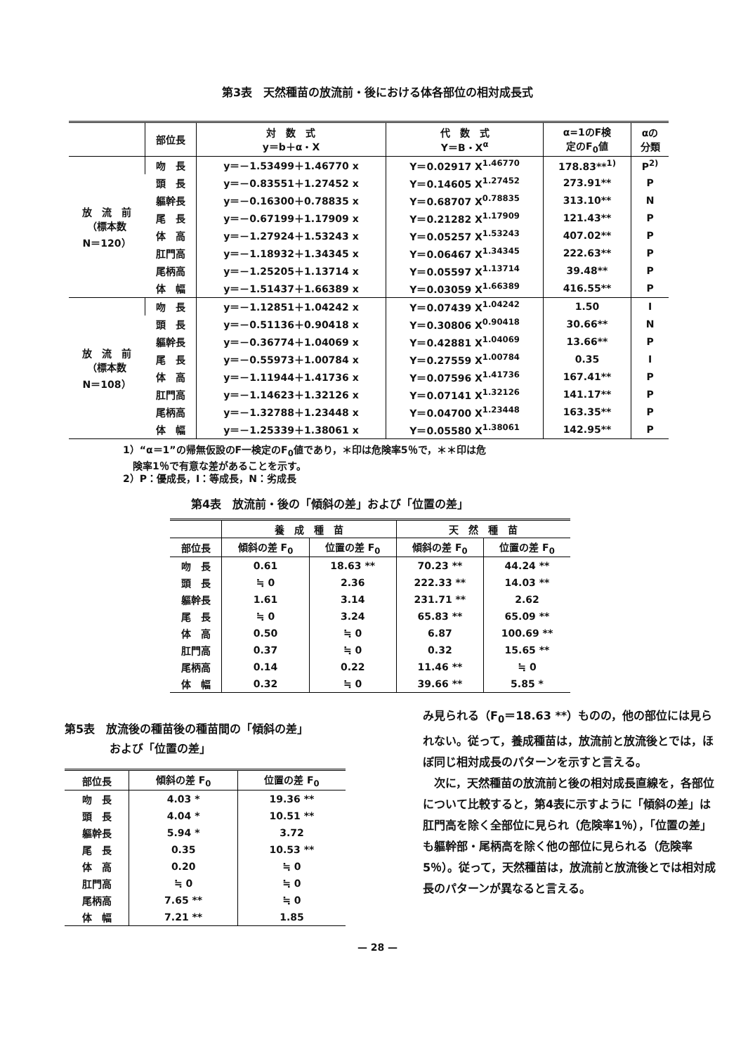第3表　天然種苗の放流前・後における体各部位の相対成長式
| | 部位長 | 対 数 式 y＝b＋α・X | 代 数 式 Y＝B・X<sup>α</sup> | α=1のF検 定のF<sub>0</sub>値 | αの 分類 |
| --- | --- | --- | --- | --- | --- |
| 放 流 前 （標本数 N＝120） | 吻 長 | y＝－1.53499＋1.46770 x | Y＝0.02917 X<sup>1.46770</sup> | 178.83**<sup>1)</sup> | P<sup>2)</sup> |
| | 頭 長 | y＝－0.83551＋1.27452 x | Y＝0.14605 X<sup>1.27452</sup> | 273.91** | P |
| | 軀幹長 | y＝－0.16300＋0.78835 x | Y＝0.68707 X<sup>0.78835</sup> | 313.10** | N |
| | 尾 長 | y＝－0.67199＋1.17909 x | Y＝0.21282 X<sup>1.17909</sup> | 121.43** | P |
| | 体 高 | y＝－1.27924＋1.53243 x | Y＝0.05257 X<sup>1.53243</sup> | 407.02** | P |
| | 肛門高 | y＝－1.18932＋1.34345 x | Y＝0.06467 X<sup>1.34345</sup> | 222.63** | P |
| | 尾柄高 | y＝－1.25205＋1.13714 x | Y＝0.05597 X<sup>1.13714</sup> | 39.48** | P |
| | 体 幅 | y＝－1.51437＋1.66389 x | Y＝0.03059 X<sup>1.66389</sup> | 416.55** | P |
| 放 流 前 （標本数 N＝108） | 吻 長 | y＝－1.12851＋1.04242 x | Y＝0.07439 X<sup>1.04242</sup> | 1.50 | I |
| | 頭 長 | y＝－0.51136＋0.90418 x | Y＝0.30806 X<sup>0.90418</sup> | 30.66** | N |
| | 軀幹長 | y＝－0.36774＋1.04069 x | Y＝0.42881 X<sup>1.04069</sup> | 13.66** | P |
| | 尾 長 | y＝－0.55973＋1.00784 x | Y＝0.27559 X<sup>1.00784</sup> | 0.35 | I |
| | 体 高 | y＝－1.11944＋1.41736 x | Y＝0.07596 X<sup>1.41736</sup> | 167.41** | P |
| | 肛門高 | y＝－1.14623＋1.32126 x | Y＝0.07141 X<sup>1.32126</sup> | 141.17** | P |
| | 尾柄高 | y＝－1.32788＋1.23448 x | Y＝0.04700 X<sup>1.23448</sup> | 163.35** | P |
| | 体 幅 | y＝－1.25339＋1.38061 x | Y＝0.05580 X<sup>1.38061</sup> | 142.95** | P |
1）“α＝1”の帰無仮設のF一検定のF<sub>0</sub>値であり，＊印は危険率5％で，＊＊印は危
　険率1％で有意な差があることを示す。
2）P：優成長，I：等成長，N：劣成長
第4表　放流前・後の「傾斜の差」および「位置の差」
| | 養 成 種 苗 | | 天 然 種 苗 | |
| --- | --- | --- | --- | --- |
| 部位長 | 傾斜の差 F<sub>0</sub> | 位置の差 F<sub>0</sub> | 傾斜の差 F<sub>0</sub> | 位置の差 F<sub>0</sub> |
| 吻 長 | 0.61 | 18.63 ** | 70.23 ** | 44.24 ** |
| 頭 長 | ≒ 0 | 2.36 | 222.33 ** | 14.03 ** |
| 軀幹長 | 1.61 | 3.14 | 231.71 ** | 2.62 |
| 尾 長 | ≒ 0 | 3.24 | 65.83 ** | 65.09 ** |
| 体 高 | 0.50 | ≒ 0 | 6.87 | 100.69 ** |
| 肛門高 | 0.37 | ≒ 0 | 0.32 | 15.65 ** |
| 尾柄高 | 0.14 | 0.22 | 11.46 ** | ≒ 0 |
| 体 幅 | 0.32 | ≒ 0 | 39.66 ** | 5.85 * |
第5表　放流後の種苗後の種苗間の「傾斜の差」
　　　　および「位置の差」
| 部位長 | 傾斜の差 F<sub>0</sub> | 位置の差 F<sub>0</sub> |
| --- | --- | --- |
| 吻 長 | 4.03 * | 19.36 ** |
| 頭 長 | 4.04 * | 10.51 ** |
| 軀幹長 | 5.94 * | 3.72 |
| 尾 長 | 0.35 | 10.53 ** |
| 体 高 | 0.20 | ≒ 0 |
| 肛門高 | ≒ 0 | ≒ 0 |
| 尾柄高 | 7.65 ** | ≒ 0 |
| 体 幅 | 7.21 ** | 1.85 |
み見られる（F<sub>0</sub>＝18.63 **）ものの，他の部位には見られない。従って，養成種苗は，放流前と放流後とでは，ほぼ同じ相対成長のパターンを示すと言える。
　次に，天然種苗の放流前と後の相対成長直線を，各部位について比較すると，第4表に示すように「傾斜の差」は肛門高を除く全部位に見られ（危険率1％），「位置の差」も軀幹部・尾柄高を除く他の部位に見られる（危険率5％）。従って，天然種苗は，放流前と放流後とでは相対成長のパターンが異なると言える。
— 28 —